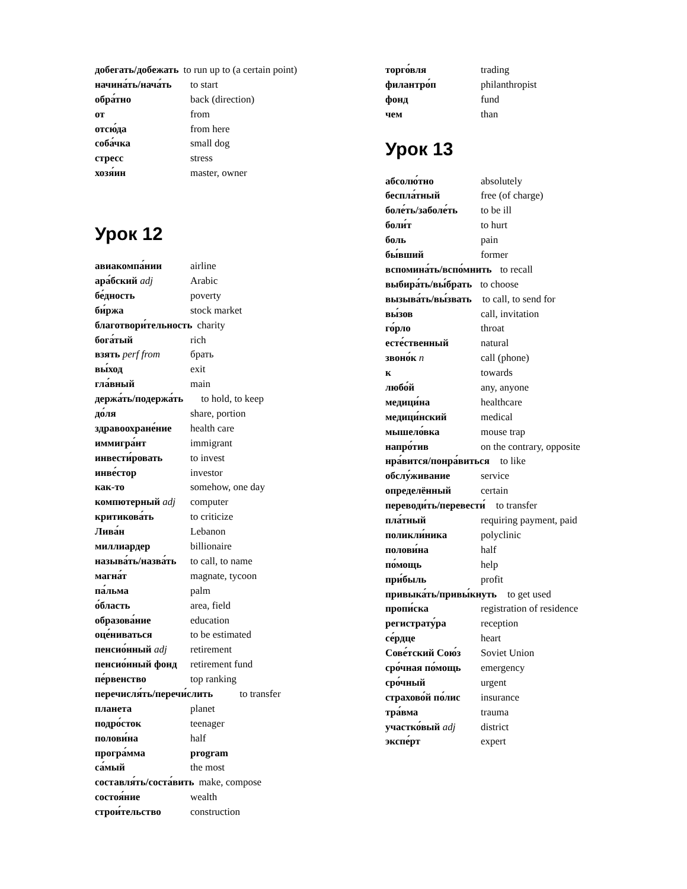добегать/добежать to run up to (a certain point)
начина́ть/нача́ть to start
обра́тно back (direction)
от from
отсю́да from here
соба́чка small dog
стресс stress
хозя́ин master, owner
Урок 12
авиакомпа́нии airline
ара́бский adj Arabic
бе́дность poverty
би́ржа stock market
благотвори́тельность charity
бога́тый rich
взять perf from брать
вы́ход exit
гла́вный main
держа́ть/подержа́ть to hold, to keep
до́ля share, portion
здравоохране́ние health care
иммигра́нт immigrant
инвести́ровать to invest
инве́стор investor
как-то somehow, one day
компютерный adj computer
критикова́ть to criticize
Лива́н Lebanon
миллиардер billionaire
называ́ть/назва́ть to call, to name
магна́т magnate, tycoon
па́льма palm
о́бласть area, field
образова́ние education
оце́ниваться to be estimated
пенсио́нный adj retirement
пенсио́нный фонд retirement fund
пе́рвенство top ranking
перечисля́ть/перечи́слить to transfer
планета planet
подро́сток teenager
полови́на half
програ́мма program
са́мый the most
составля́ть/соста́вить make, compose
состоя́ние wealth
строи́тельство construction
торго́вля trading
филантро́п philanthropist
фонд fund
чем than
Урок 13
абсолю́тно absolutely
беспла́тный free (of charge)
боле́ть/заболе́ть to be ill
боли́т to hurt
боль pain
бы́вший former
вспомина́ть/вспо́мнить to recall
выбира́ть/вы́брать to choose
вызыва́ть/вы́звать to call, to send for
вы́зов call, invitation
го́рло throat
есте́ственный natural
звоно́к n call (phone)
к towards
любо́й any, anyone
медици́на healthcare
медици́нский medical
мышело́вка mouse trap
напро́тив on the contrary, opposite
нра́вится/понра́виться to like
обслу́живание service
определённый certain
переводи́ть/перевести́ to transfer
пла́тный requiring payment, paid
поликли́ника polyclinic
полови́на half
по́мощь help
при́быль profit
привыка́ть/привы́кнуть to get used
пропи́ска registration of residence
регистрату́ра reception
се́рдце heart
Сове́тский Сою́з Soviet Union
сро́чная по́мощь emergency
сро́чный urgent
страхово́й по́лис insurance
тра́вма trauma
участко́вый adj district
экспе́рт expert